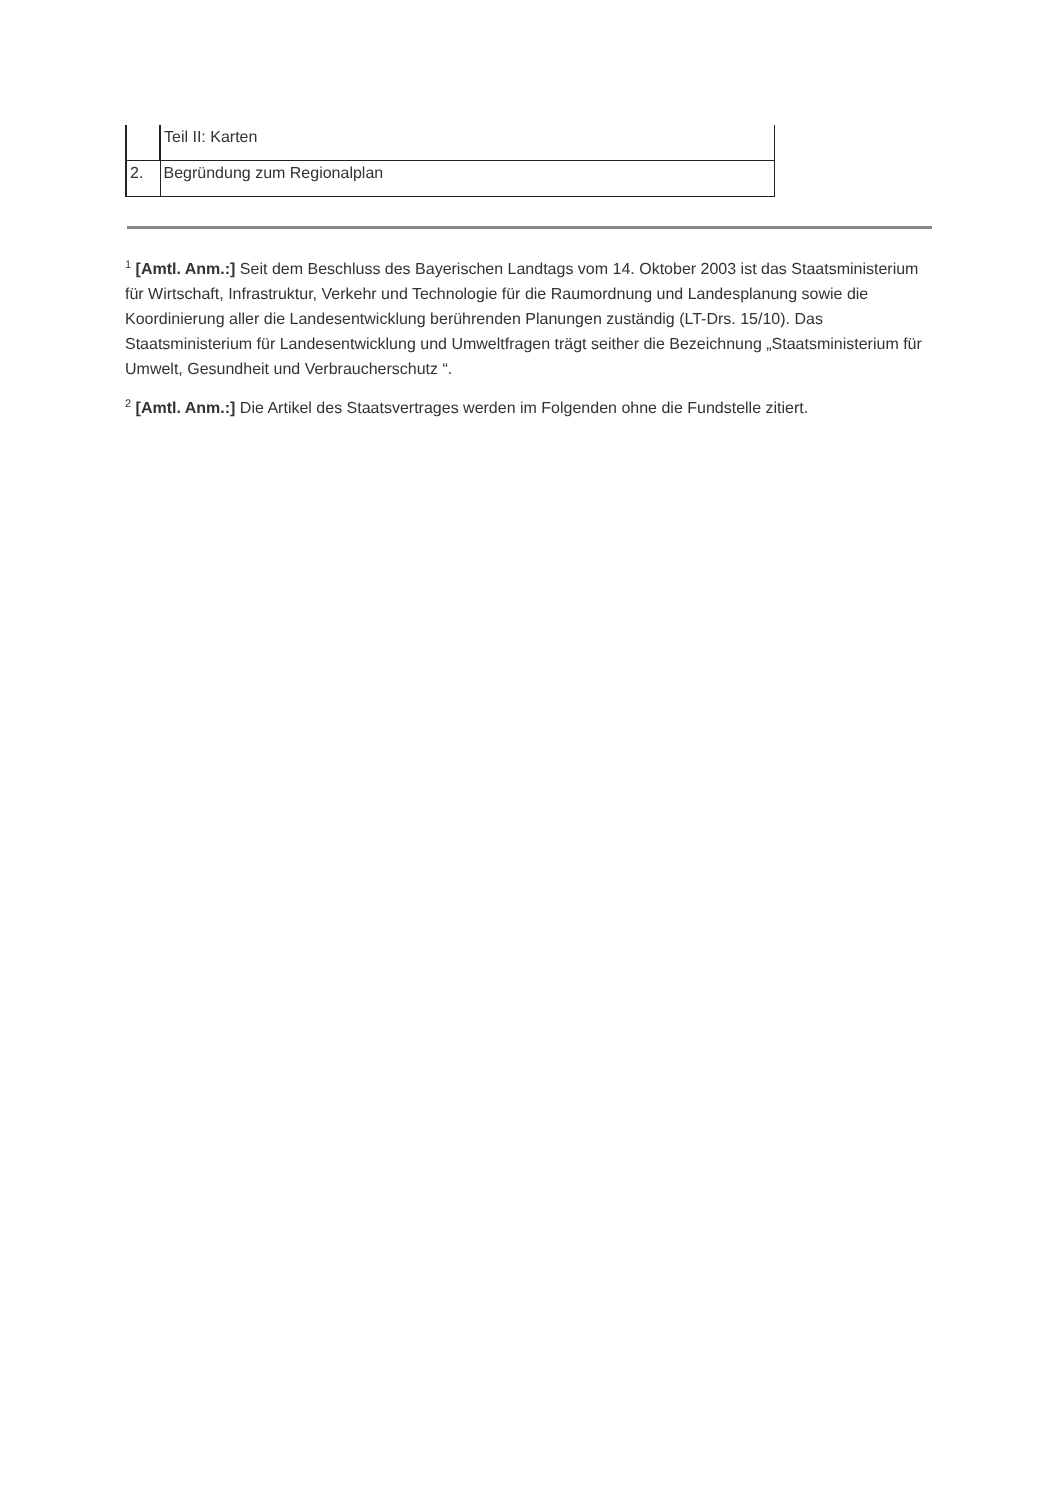| | Teil II: Karten |
| 2. | Begründung zum Regionalplan |
<sup>1</sup> [Amtl. Anm.:] Seit dem Beschluss des Bayerischen Landtags vom 14. Oktober 2003 ist das Staatsministerium für Wirtschaft, Infrastruktur, Verkehr und Technologie für die Raumordnung und Landesplanung sowie die Koordinierung aller die Landesentwicklung berührenden Planungen zuständig (LT-Drs. 15/10). Das Staatsministerium für Landesentwicklung und Umweltfragen trägt seither die Bezeichnung „Staatsministerium für Umwelt, Gesundheit und Verbraucherschutz “.
<sup>2</sup> [Amtl. Anm.:] Die Artikel des Staatsvertrages werden im Folgenden ohne die Fundstelle zitiert.